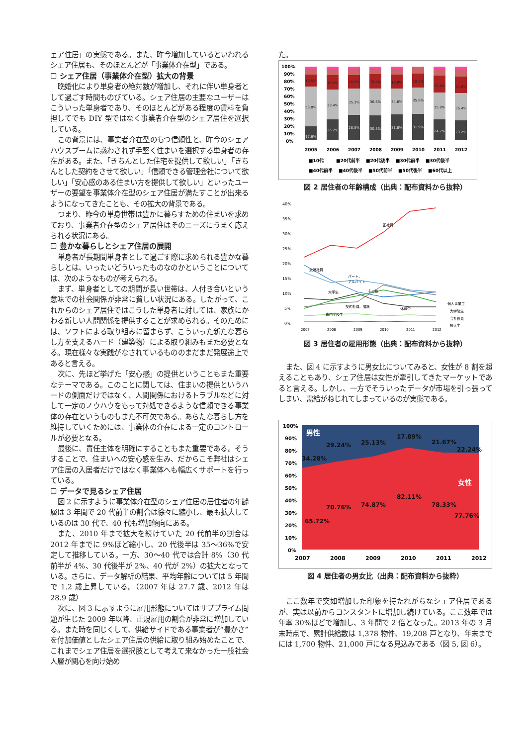ェア住居」の実態である。また、昨今増加しているといわれるシェア住居も、そのほとんどが「事業体介在型」である。
☐ シェア住居（事業体介在型）拡大の背景
晩婚化により単身者の絶対数が増加し、それに伴い単身者として過ごす時間ものびている。シェア住居の主要なユーザーはこういった単身者であり、そのほとんどがある程度の賃料を負担してでも DIY 型ではなく事業者介在型のシェア居住を選択している。
この背景には、事業者介在型のもつ信頼性と、昨今のシェアハウスブームに惑わされず手堅く住まいを選択する単身者の存在がある。また、「きちんとした住宅を提供して欲しい」「きちんとした契約をさせて欲しい」「信頼できる管理会社について欲しい」「安心感のある住まい方を提供して欲しい」といったユーザーの要望を事業体介在型のシェア住居が満たすことが出来るようになってきたことも、その拡大の背景である。
つまり、昨今の単身世帯は豊かに暮らすための住まいを求めており、事業者介在型のシェア居住はそのニーズにうまく応えられる状況にある。
☐ 豊かな暮らしとシェア住居の展開
単身者が長期間単身者として過ごす際に求められる豊かな暮らしとは、いったいどういったものなのかということについては、次のようなものが考えられる。
まず、単身者としての期間が長い世帯は、人付き合いという意味での社会関係が非常に貧しい状況にある。したがって、これからのシェア居住ではこうした単身者に対しては、家族にかわる新しい人間関係を提供することが求められる。そのためには、ソフトによる取り組みに留まらず、こういった新たな暮らし方を支えるハード（建築物）による取り組みもまた必要となる。現在様々な実践がなされているもののまだまだ発展途上であると言える。
次に、先ほど挙げた「安心感」の提供ということもまた重要なテーマである。このことに関しては、住まいの提供というハードの側面だけではなく、人間関係におけるトラブルなどに対して一定のノウハウをもって対処できるような信頼できる事業体の存在というものもまた不可欠である。あらたな暮らし方を維持していくためには、事業体の介在による一定のコントロールが必要となる。
最後に、責任主体を明確にすることもまた重要である。そうすることで、住まいへの安心感を生み、だからこそ弊社はシェア住居の入居者だけではなく事業体へも幅広くサポートを行っている。
☐ データで見るシェア住居
図 2 に示すように事業体介在型のシェア住居の居住者の年齢層は 3 年間で 20 代前半の割合は徐々に縮小し、最も拡大しているのは 30 代で、40 代も増加傾向にある。
また、2010 年まで拡大を続けていた 20 代前半の割合は 2012 年までに 9%ほど縮小し、20 代後半は 35～36%で安定して推移している。一方、30～40 代では合計 8%（30 代前半が 4%、30 代後半が 2%、40 代が 2%）の拡大となっている。さらに、データ解析の結果、平均年齢については 5 年間で 1.2 歳上昇している。（2007 年は 27.7 歳、2012 年は 28.9 歳）
次に、図 3 に示すように雇用形態についてはサブプライム問題が生じた 2009 年以降、正規雇用の割合が非常に増加している。また時を同じくして、供給サイドである事業者が“豊かさ”を付加価値としたシェア住居の供給に取り組み始めたことで、これまでシェア住居を選択肢として考えて来なかった一般社会人層が関心を向け始め
た。
100%
90%
80%
70%
60%
50%
40%
30%
20%
10%
0%
16.5%
53.8%
17.6%
19.2%
39.4%
26.2%
18.2%
35.3%
28.5%
19.4%
36.6%
30.3%
18.9%
34.6%
31.8%
18.5%
35.8%
31.9%
22.8%
35.8%
24.7%
22.6%
36.4%
23.2%
2005
2006
2007
2008
2009
2010
2011
2012
■10代
■20代前半
■20代後半
■30代前半
■30代後半
■40代前半
■40代後半
■50代前半
■50代後半
■60代以上
図 2 居住者の年齢構成（出典：配布資料から抜粋）
40%
35%
30%
25%
20%
15%
10%
5%
0%
正社員
派遣社員
パート、
アルバイト
大学生
その他
契約社員、嘱託
休職中
専門学校生
個人事業主
大学院生
会社役員
短大生
2007
2008
2009
2010
2011
2012
図 3 居住者の雇用形態（出典：配布資料から抜粋）
また、図 4 に示すように男女比についてみると、女性が 8 割を超えることもあり、シェア住居は女性が牽引してきたマーケットであると言える。しかし、一方でそういったデータが市場を引っ張ってしまい、需給がねじれてしまっているのが実態である。
100%
90%
80%
70%
60%
50%
40%
30%
20%
10%
0%
男性
29.24%
25.13%
17.89%
21.67%
22.24%
34.28%
女性
82.11%
70.76%
74.87%
78.33%
77.76%
65.72%
2007
2008
2009
2010
2011
2012
図 4 居住者の男女比（出典：配布資料から抜粋）
ここ数年で突如増加した印象を持たれがちなシェア住居であるが、実は以前からコンスタントに増加し続けている。ここ数年では年率 30%ほどで増加し、3 年間で 2 倍となった。2013 年の 3 月末時点で、累計供給数は 1,378 物件、19,208 戸となり、年末までには 1,700 物件、21,000 戸になる見込みである（図 5, 図 6）。